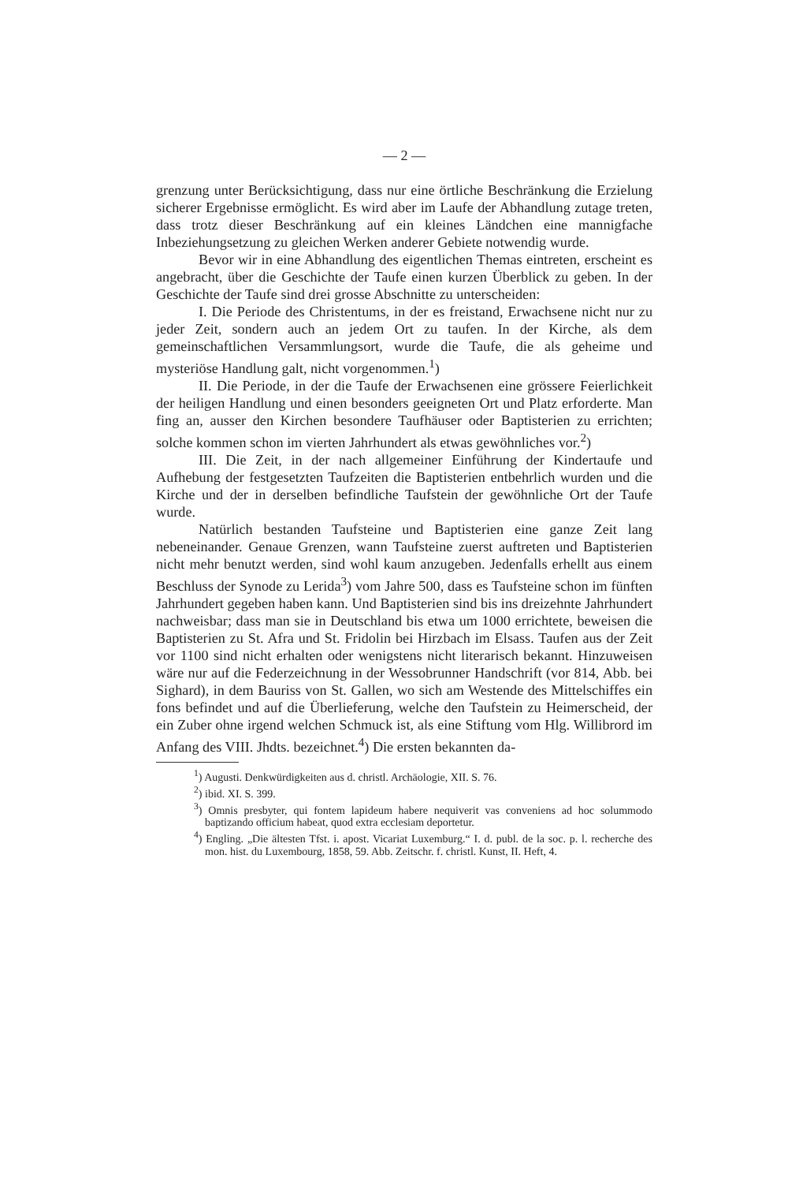— 2 —
grenzung unter Berücksichtigung, dass nur eine örtliche Beschränkung die Erzielung sicherer Ergebnisse ermöglicht. Es wird aber im Laufe der Abhandlung zutage treten, dass trotz dieser Beschränkung auf ein kleines Ländchen eine mannigfache Inbeziehungsetzung zu gleichen Werken anderer Gebiete notwendig wurde.
Bevor wir in eine Abhandlung des eigentlichen Themas eintreten, erscheint es angebracht, über die Geschichte der Taufe einen kurzen Überblick zu geben. In der Geschichte der Taufe sind drei grosse Abschnitte zu unterscheiden:
I. Die Periode des Christentums, in der es freistand, Erwachsene nicht nur zu jeder Zeit, sondern auch an jedem Ort zu taufen. In der Kirche, als dem gemeinschaftlichen Versammlungsort, wurde die Taufe, die als geheime und mysteriöse Handlung galt, nicht vorgenommen.<sup>1</sup>)
II. Die Periode, in der die Taufe der Erwachsenen eine grössere Feierlichkeit der heiligen Handlung und einen besonders geeigneten Ort und Platz erforderte. Man fing an, ausser den Kirchen besondere Taufhäuser oder Baptisterien zu errichten; solche kommen schon im vierten Jahrhundert als etwas gewöhnliches vor.<sup>2</sup>)
III. Die Zeit, in der nach allgemeiner Einführung der Kindertaufe und Aufhebung der festgesetzten Taufzeiten die Baptisterien entbehrlich wurden und die Kirche und der in derselben befindliche Taufstein der gewöhnliche Ort der Taufe wurde.
Natürlich bestanden Taufsteine und Baptisterien eine ganze Zeit lang nebeneinander. Genaue Grenzen, wann Taufsteine zuerst auftreten und Baptisterien nicht mehr benutzt werden, sind wohl kaum anzugeben. Jedenfalls erhellt aus einem Beschluss der Synode zu Lerida<sup>3</sup>) vom Jahre 500, dass es Taufsteine schon im fünften Jahrhundert gegeben haben kann. Und Baptisterien sind bis ins dreizehnte Jahrhundert nachweisbar; dass man sie in Deutschland bis etwa um 1000 errichtete, beweisen die Baptisterien zu St. Afra und St. Fridolin bei Hirzbach im Elsass. Taufen aus der Zeit vor 1100 sind nicht erhalten oder wenigstens nicht literarisch bekannt. Hinzuweisen wäre nur auf die Federzeichnung in der Wessobrunner Handschrift (vor 814, Abb. bei Sighard), in dem Bauriss von St. Gallen, wo sich am Westende des Mittelschiffes ein fons befindet und auf die Überlieferung, welche den Taufstein zu Heimerscheid, der ein Zuber ohne irgend welchen Schmuck ist, als eine Stiftung vom Hlg. Willibrord im Anfang des VIII. Jhdts. bezeichnet.<sup>4</sup>) Die ersten bekannten da-
<sup>1</sup>) Augusti. Denkwürdigkeiten aus d. christl. Archäologie, XII. S. 76.
<sup>2</sup>) ibid. XI. S. 399.
<sup>3</sup>) Omnis presbyter, qui fontem lapideum habere nequiverit vas conveniens ad hoc solummodo baptizando officium habeat, quod extra ecclesiam deportetur.
<sup>4</sup>) Engling. „Die ältesten Tfst. i. apost. Vicariat Luxemburg.“ I. d. publ. de la soc. p. l. recherche des mon. hist. du Luxembourg, 1858, 59. Abb. Zeitschr. f. christl. Kunst, II. Heft, 4.